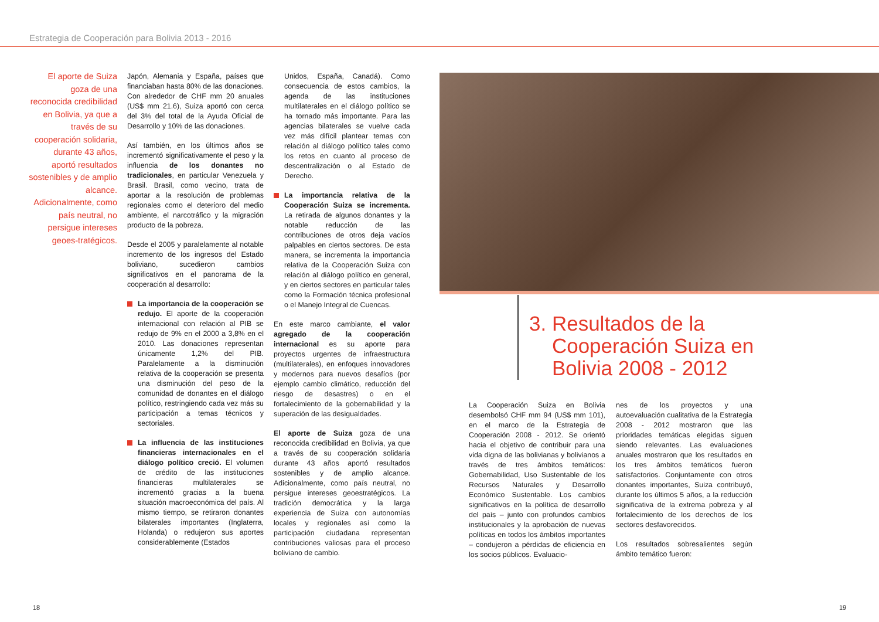Estrategia de Cooperación para Bolivia 2013 - 2016
El aporte de Suiza goza de una reconocida credibilidad en Bolivia, ya que a través de su cooperación solidaria, durante 43 años, aportó resultados sostenibles y de amplio alcance. Adicionalmente, como país neutral, no persigue intereses geoes-tratégicos.
Japón, Alemania y España, países que financiaban hasta 80% de las donaciones. Con alrededor de CHF mm 20 anuales (US$ mm 21.6), Suiza aportó con cerca del 3% del total de la Ayuda Oficial de Desarrollo y 10% de las donaciones.
Así también, en los últimos años se incrementó significativamente el peso y la influencia de los donantes no tradicionales, en particular Venezuela y Brasil. Brasil, como vecino, trata de aportar a la resolución de problemas regionales como el deterioro del medio ambiente, el narcotráfico y la migración producto de la pobreza.
Desde el 2005 y paralelamente al notable incremento de los ingresos del Estado boliviano, sucedieron cambios significativos en el panorama de la cooperación al desarrollo:
La importancia de la cooperación se redujo. El aporte de la cooperación internacional con relación al PIB se redujo de 9% en el 2000 a 3,8% en el 2010. Las donaciones representan únicamente 1,2% del PIB. Paralelamente a la disminución relativa de la cooperación se presenta una disminución del peso de la comunidad de donantes en el diálogo político, restringiendo cada vez más su participación a temas técnicos y sectoriales.
La influencia de las instituciones financieras internacionales en el diálogo político creció. El volumen de crédito de las instituciones financieras multilaterales se incrementó gracias a la buena situación macroeconómica del país. Al mismo tiempo, se retiraron donantes bilaterales importantes (Inglaterra, Holanda) o redujeron sus aportes considerablemente (Estados
Unidos, España, Canadá). Como consecuencia de estos cambios, la agenda de las instituciones multilaterales en el diálogo político se ha tornado más importante. Para las agencias bilaterales se vuelve cada vez más difícil plantear temas con relación al diálogo político tales como los retos en cuanto al proceso de descentralización o al Estado de Derecho.
La importancia relativa de la Cooperación Suiza se incrementa. La retirada de algunos donantes y la notable reducción de las contribuciones de otros deja vacíos palpables en ciertos sectores. De esta manera, se incrementa la importancia relativa de la Cooperación Suiza con relación al diálogo político en general, y en ciertos sectores en particular tales como la Formación técnica profesional o el Manejo Integral de Cuencas.
En este marco cambiante, el valor agregado de la cooperación internacional es su aporte para proyectos urgentes de infraestructura (multilaterales), en enfoques innovadores y modernos para nuevos desafíos (por ejemplo cambio climático, reducción del riesgo de desastres) o en el fortalecimiento de la gobernabilidad y la superación de las desigualdades.
El aporte de Suiza goza de una reconocida credibilidad en Bolivia, ya que a través de su cooperación solidaria durante 43 años aportó resultados sostenibles y de amplio alcance. Adicionalmente, como país neutral, no persigue intereses geoestratégicos. La tradición democrática y la larga experiencia de Suiza con autonomías locales y regionales así como la participación ciudadana representan contribuciones valiosas para el proceso boliviano de cambio.
18
3. Resultados de la
Cooperación Suiza en
Bolivia 2008 - 2012
La Cooperación Suiza en Bolivia desembolsó CHF mm 94 (US$ mm 101), en el marco de la Estrategia de Cooperación 2008 - 2012. Se orientó hacia el objetivo de contribuir para una vida digna de las bolivianas y bolivianos a través de tres ámbitos temáticos: Gobernabilidad, Uso Sustentable de los Recursos Naturales y Desarrollo Económico Sustentable. Los cambios significativos en la política de desarrollo del país – junto con profundos cambios institucionales y la aprobación de nuevas políticas en todos los ámbitos importantes – condujeron a pérdidas de eficiencia en los socios públicos. Evaluacio-
nes de los proyectos y una autoevaluación cualitativa de la Estrategia 2008 - 2012 mostraron que las prioridades temáticas elegidas siguen siendo relevantes. Las evaluaciones anuales mostraron que los resultados en los tres ámbitos temáticos fueron satisfactorios. Conjuntamente con otros donantes importantes, Suiza contribuyó, durante los últimos 5 años, a la reducción significativa de la extrema pobreza y al fortalecimiento de los derechos de los sectores desfavorecidos.
Los resultados sobresalientes según ámbito temático fueron:
19